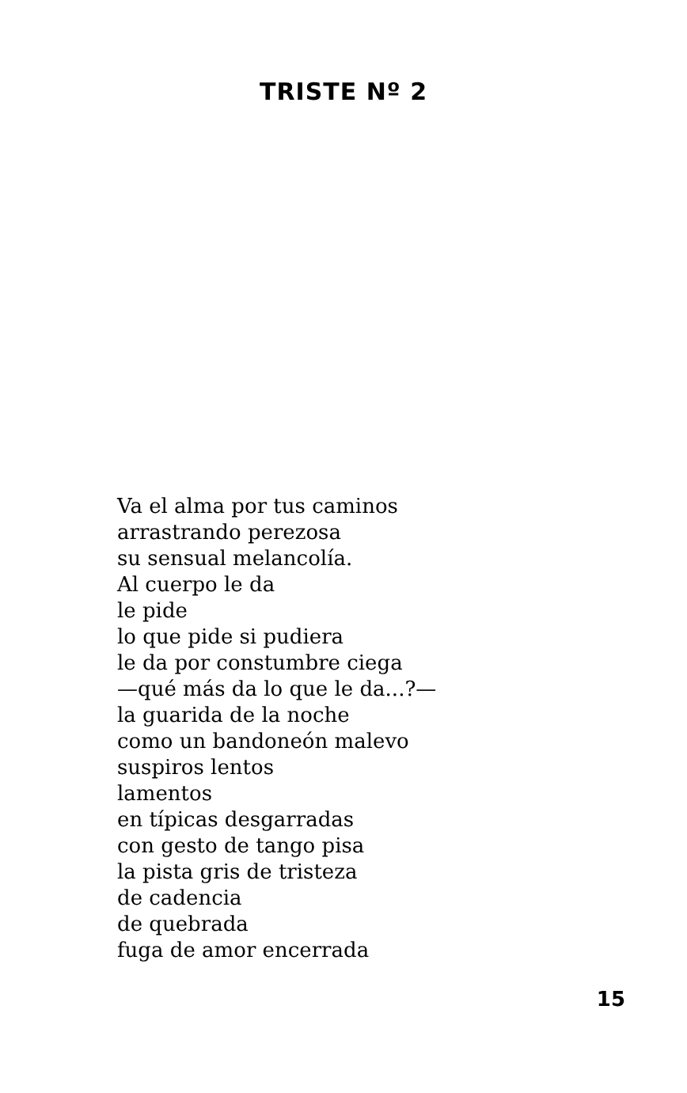TRISTE Nº 2
Va el alma por tus caminos
arrastrando perezosa
su sensual melancolía.
Al cuerpo le da
le pide
lo que pide si pudiera
le da por constumbre ciega
—qué más da lo que le da...?—
la guarida de la noche
como un bandoneón malevo
suspiros lentos
lamentos
en típicas desgarradas
con gesto de tango pisa
la pista gris de tristeza
de cadencia
de quebrada
fuga de amor encerrada
15